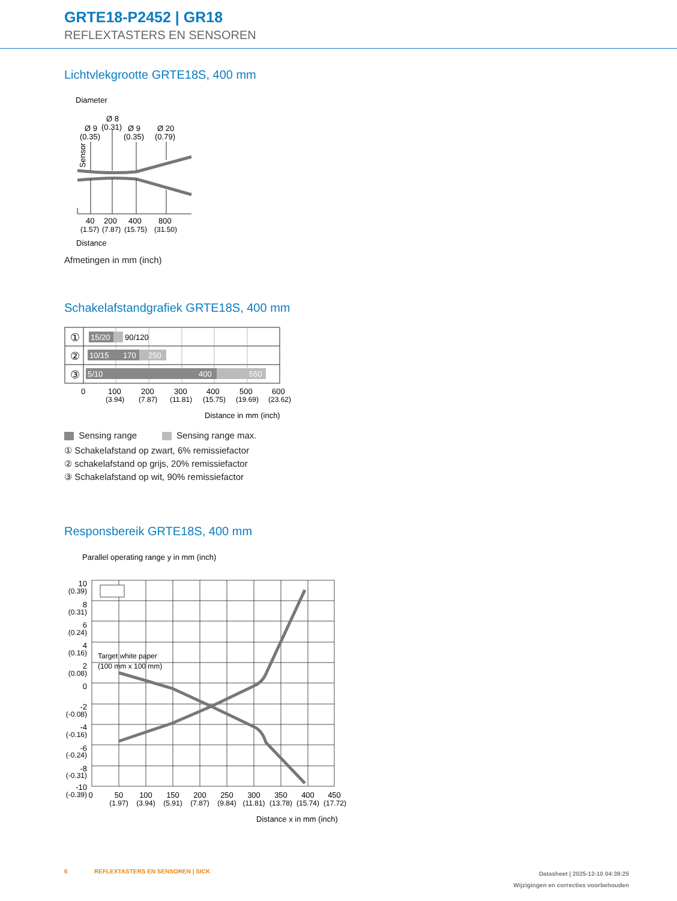GRTE18-P2452 | GR18
REFLEXTASTERS EN SENSOREN
Lichtvlekgrootte GRTE18S, 400 mm
Diameter
Ø 8
(0.31)
Ø 9
(0.35)
Ø 9
(0.35)
Ø 20
(0.79)
Sensor
40
200
400
800
(1.57)
(7.87)
(15.75)
(31.50)
Distance
Afmetingen in mm (inch)
Schakelafstandgrafiek GRTE18S, 400 mm
15/20
10/15
170
250
5/10
400
550
90/120
①
②
③
0
100
200
300
400
500
600
(3.94)
(7.87)
(11.81)
(15.75)
(19.69)
(23.62)
Distance in mm (inch)
Sensing range Sensing range max.
① Schakelafstand op zwart, 6% remissiefactor
② schakelafstand op grijs, 20% remissiefactor
③ Schakelafstand op wit, 90% remissiefactor
Responsbereik GRTE18S, 400 mm
Parallel operating range y in mm (inch)
Target white paper
(100 mm x 100 mm)
10
8
6
4
2
0
-2
-4
-6
-8
-10
(0.39)
(0.31)
(0.24)
(0.16)
(0.08)
(-0.08)
(-0.16)
(-0.24)
(-0.31)
(-0.39)
0
50
100
150
200
250
300
350
400
450
(1.97)
(3.94)
(5.91)
(7.87)
(9.84)
(11.81)
(13.78)
(15.74)
(17.72)
Distance x in mm (inch)
6 REFLEXTASTERS EN SENSOREN | SICK
Datasheet | 2025-12-10 04:39:25
Wijzigingen en correcties voorbehouden